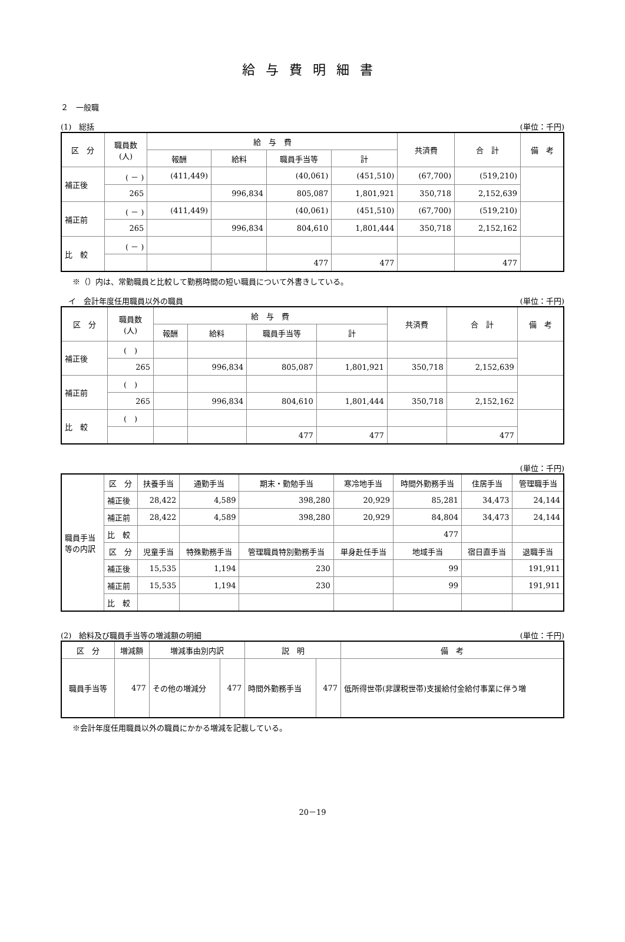給与費明細書
２　一般職
(1)　総括 (単位：千円)
| 区 分 | 職員数 (人) | 給 与 費 | | | | 共済費 | 合 計 | 備 考 |
| --- | --- | --- | --- | --- | --- | --- | --- | --- |
| | | 報酬 | 給料 | 職員手当等 | 計 | | | |
| 補正後 | ( － ) | (411,449) | | (40,061) | (451,510) | (67,700) | (519,210) | |
| | 265 | | 996,834 | 805,087 | 1,801,921 | 350,718 | 2,152,639 | |
| 補正前 | ( － ) | (411,449) | | (40,061) | (451,510) | (67,700) | (519,210) | |
| | 265 | | 996,834 | 804,610 | 1,801,444 | 350,718 | 2,152,162 | |
| 比 較 | ( － ) | | | | | | | |
| | | | | 477 | 477 | | 477 | |
※（）内は、常勤職員と比較して勤務時間の短い職員について外書きしている。
　イ　会計年度任用職員以外の職員 (単位：千円)
| 区 分 | 職員数 (人) | 給 与 費 | | | | 共済費 | 合 計 | 備 考 |
| --- | --- | --- | --- | --- | --- | --- | --- | --- |
| | | 報酬 | 給料 | 職員手当等 | 計 | | | |
| 補正後 | ( ) | | | | | | | |
| | 265 | | 996,834 | 805,087 | 1,801,921 | 350,718 | 2,152,639 | |
| 補正前 | ( ) | | | | | | | |
| | 265 | | 996,834 | 804,610 | 1,801,444 | 350,718 | 2,152,162 | |
| 比 較 | ( ) | | | | | | | |
| | | | | 477 | 477 | | 477 | |
(単位：千円)
| 職員手当 等の内訳 | 区 分 | 扶養手当 | 通勤手当 | 期末・勤勉手当 | 寒冷地手当 | 時間外勤務手当 | 住居手当 | 管理職手当 |
| | 補正後 | 28,422 | 4,589 | 398,280 | 20,929 | 85,281 | 34,473 | 24,144 |
| | 補正前 | 28,422 | 4,589 | 398,280 | 20,929 | 84,804 | 34,473 | 24,144 |
| | 比 較 | | | | | 477 | | |
| | 区 分 | 児童手当 | 特殊勤務手当 | 管理職員特別勤務手当 | 単身赴任手当 | 地域手当 | 宿日直手当 | 退職手当 |
| | 補正後 | 15,535 | 1,194 | 230 | | 99 | | 191,911 |
| | 補正前 | 15,535 | 1,194 | 230 | | 99 | | 191,911 |
| | 比 較 | | | | | | | |
(2)　給料及び職員手当等の増減額の明細 (単位：千円)
| 区 分 | 増減額 | 増減事由別内訳 | | 説 明 | | 備 考 |
| --- | --- | --- | --- | --- | --- | --- |
| 職員手当等 | 477 | その他の増減分 | 477 | 時間外勤務手当 | 477 | 低所得世帯(非課税世帯)支援給付金給付事業に伴う増 |
※会計年度任用職員以外の職員にかかる増減を記載している。
20－19